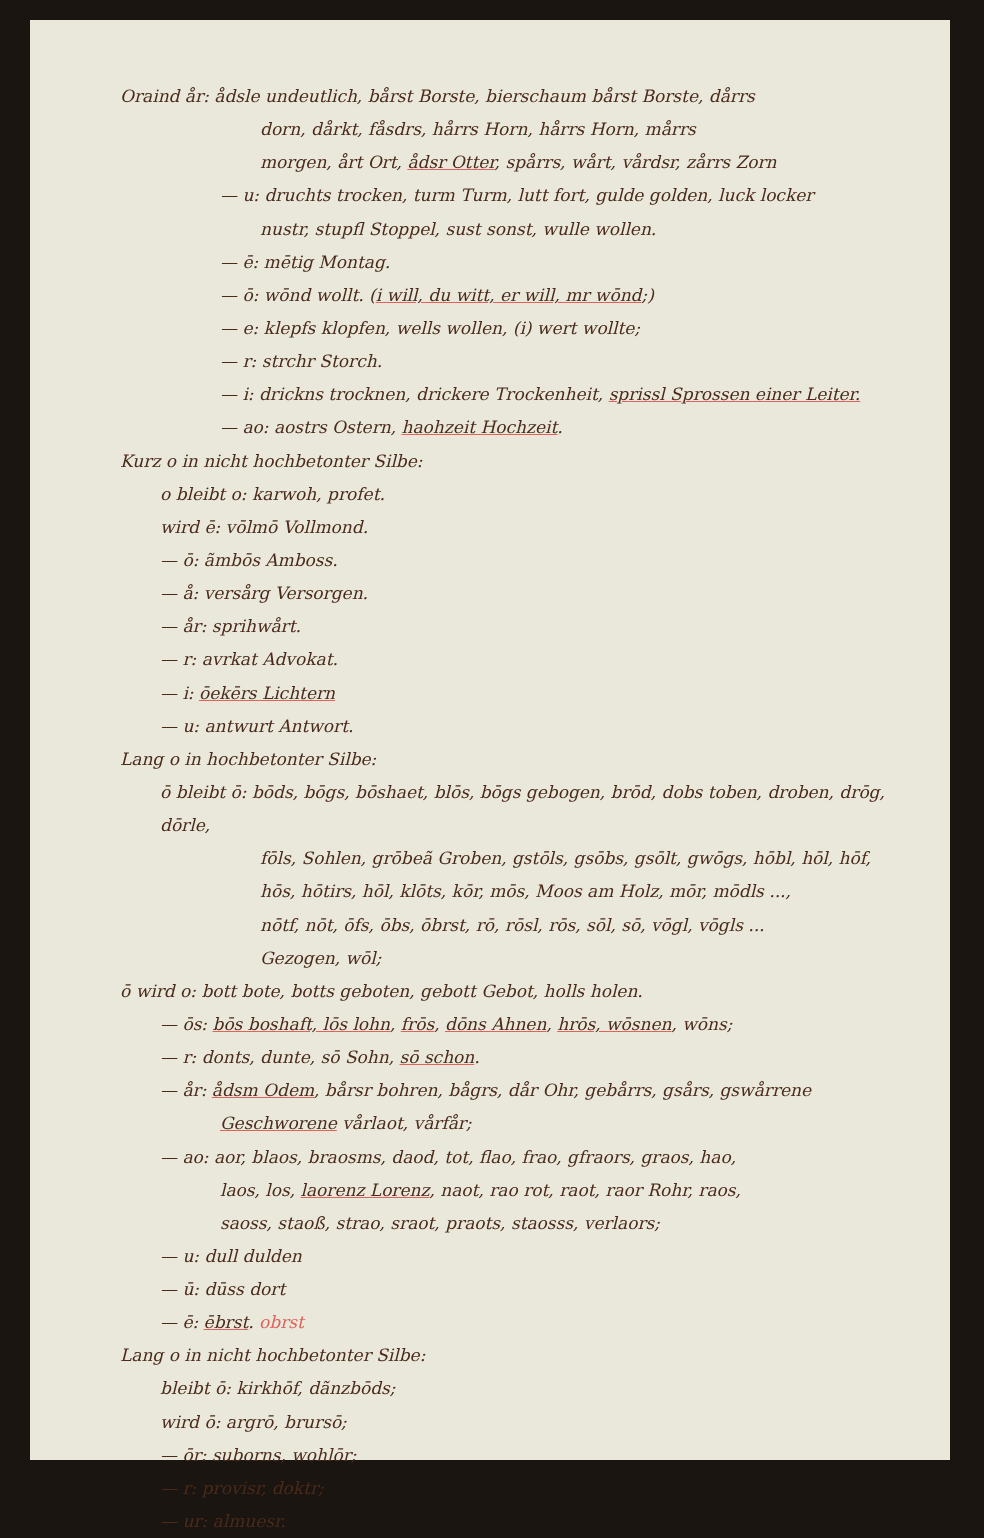Oraind år: ådsle undeutlich, bårst Borste, bierschaum bårst Borste, dårrs
dorn, dårkt, fåsdrs, hårrs Horn, hårrs Horn, mårrs
morgen, årt Ort, ådsr Otter, spårrs, wårt, vårdsr, zårrs Zorn
— u: druchts trocken, turm Turm, lutt fort, gulde golden, luck locker
nustr, stupfl Stoppel, sust sonst, wulle wollen.
— ē: mētig Montag.
— ō: wōnd wollt. (i will, du witt, er will, mr wōnd;)
— e: klepfs klopfen, wells wollen, (i) wert wollte;
— r: strchr Storch.
— i: drickns trocknen, drickere Trockenheit, sprissl Sprossen einer Leiter.
— ao: aostrs Ostern, haohzeit Hochzeit.
Kurz o in nicht hochbetonter Silbe:
o bleibt o: karwoh, profet.
wird ē: vōlmō Vollmond.
— ō: ãmbōs Amboss.
— å: versårg Versorgen.
— år: sprihwårt.
— r: avrkat Advokat.
— i: ōekērs Lichtern
— u: antwurt Antwort.
Lang o in hochbetonter Silbe:
ō bleibt ō: bōds, bōgs, bōshaet, blōs, bōgs gebogen, brōd, dobs toben, droben, drōg, dōrle,
fōls, Sohlen, grōbeã Groben, gstōls, gsōbs, gsōlt, gwōgs, hōbl, hōl, hōf,
hōs, hōtirs, hōl, klōts, kōr, mōs, Moos am Holz, mōr, mōdls ...,
nōtf, nōt, ōfs, ōbs, ōbrst, rō, rōsl, rōs, sōl, sō, vōgl, vōgls ...
Gezogen, wōl;
ō wird o: bott bote, botts geboten, gebott Gebot, holls holen.
— ōs: bōs boshaft, lōs lohn, frōs, dōns Ahnen, hrōs, wōsnen, wōns;
— r: donts, dunte, sō Sohn, sō schon.
— år: ådsm Odem, bårsr bohren, bågrs, dår Ohr, gebårrs, gsårs, gswårrene
Geschworene vårlaot, vårfår;
— ao: aor, blaos, braosms, daod, tot, flao, frao, gfraors, graos, hao,
laos, los, laorenz Lorenz, naot, rao rot, raot, raor Rohr, raos,
saoss, staoß, strao, sraot, praots, staosss, verlaors;
— u: dull dulden
— ū: dūss dort
— ē: ēbrst. obrst
Lang o in nicht hochbetonter Silbe:
bleibt ō: kirkhōf, dãnzbōds;
wird ō: argrō, brursō;
— ōr: suborns, wohlōr;
— r: provisr, doktr;
— ur: almuesr.